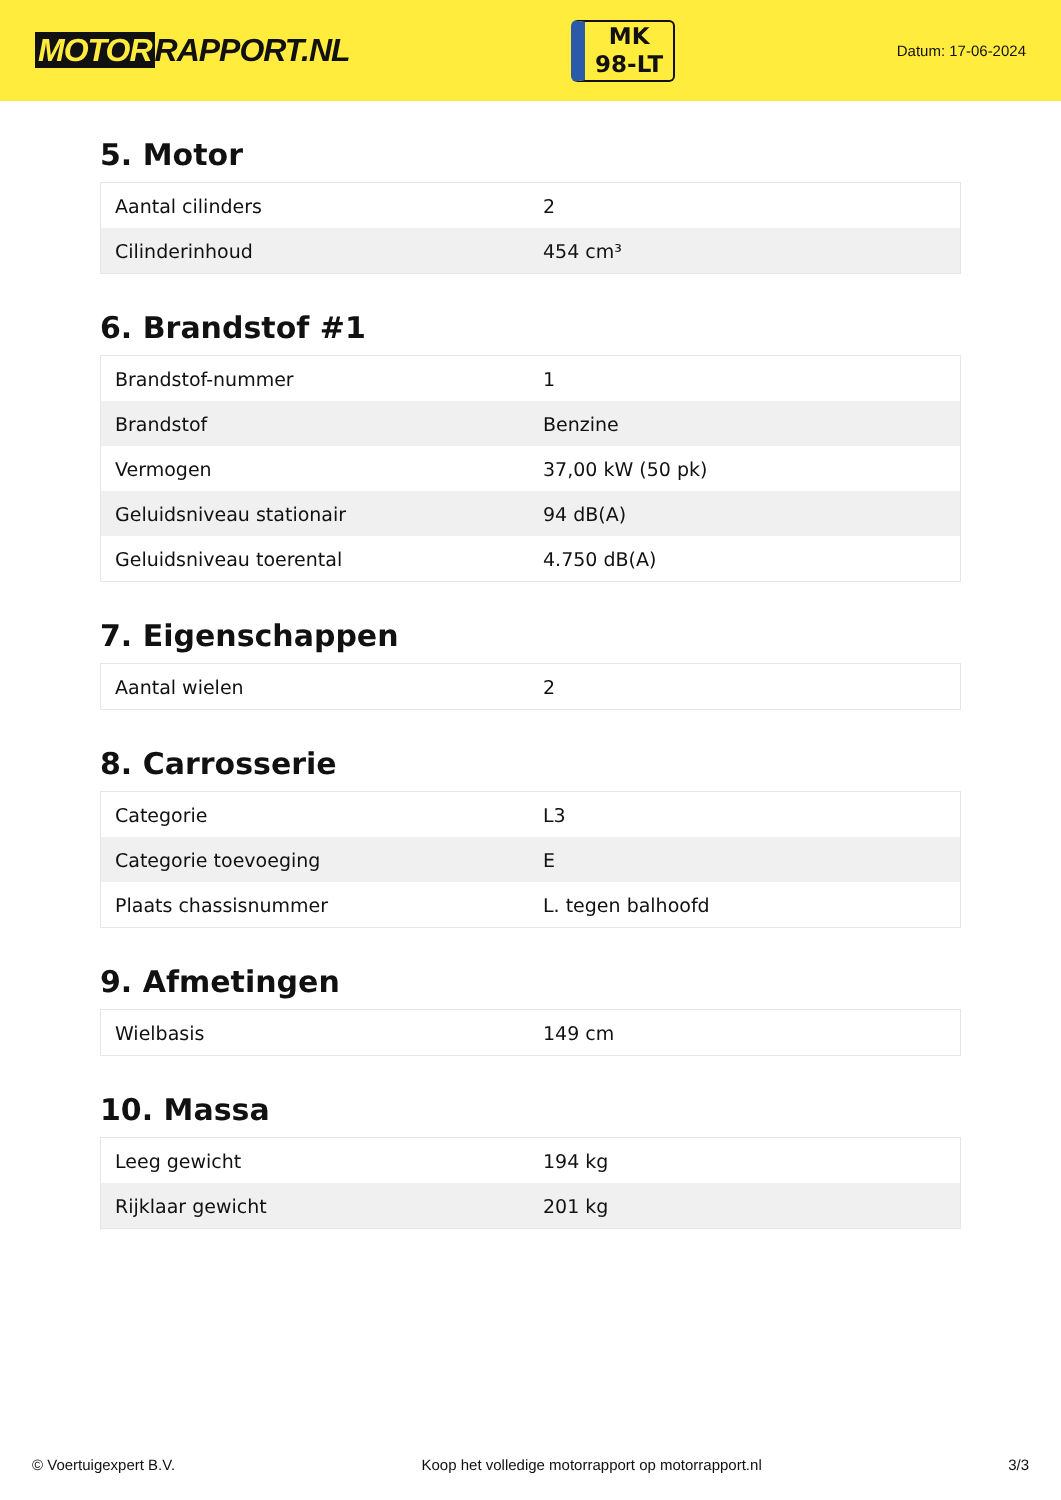MOTOR RAPPORT.NL
MK
98-LT
Datum: 17-06-2024
5. Motor
| Aantal cilinders | 2 |
| Cilinderinhoud | 454 cm³ |
6. Brandstof #1
| Brandstof-nummer | 1 |
| Brandstof | Benzine |
| Vermogen | 37,00 kW (50 pk) |
| Geluidsniveau stationair | 94 dB(A) |
| Geluidsniveau toerental | 4.750 dB(A) |
7. Eigenschappen
| Aantal wielen | 2 |
8. Carrosserie
| Categorie | L3 |
| Categorie toevoeging | E |
| Plaats chassisnummer | L. tegen balhoofd |
9. Afmetingen
| Wielbasis | 149 cm |
10. Massa
| Leeg gewicht | 194 kg |
| Rijklaar gewicht | 201 kg |
© Voertuigexpert B.V. Koop het volledige motorrapport op motorrapport.nl 3/3